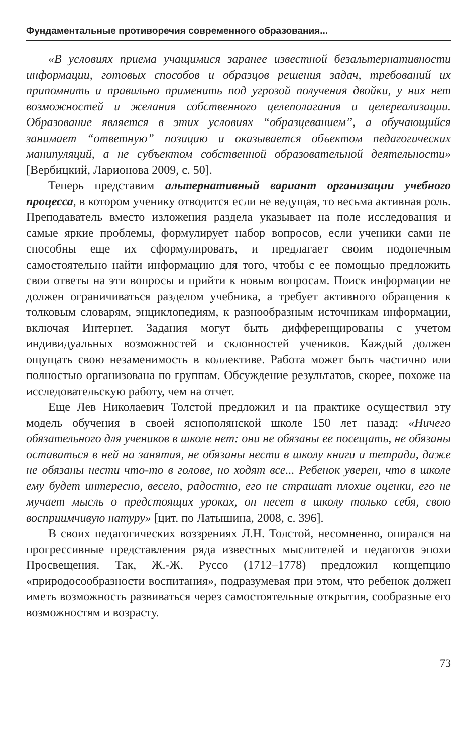Фундаментальные противоречия современного образования...
«В условиях приема учащимися заранее известной безальтернативности информации, готовых способов и образцов решения задач, требований их припомнить и правильно применить под угрозой получения двойки, у них нет возможностей и желания собственного целеполагания и целереализации. Образование является в этих условиях “образцеванием”, а обучающийся занимает “ответную” позицию и оказывается объектом педагогических манипуляций, а не субъектом собственной образовательной деятельности» [Вербицкий, Ларионова 2009, с. 50].
Теперь представим альтернативный вариант организации учебного процесса, в котором ученику отводится если не ведущая, то весьма активная роль. Преподаватель вместо изложения раздела указывает на поле исследования и самые яркие проблемы, формулирует набор вопросов, если ученики сами не способны еще их сформулировать, и предлагает своим подопечным самостоятельно найти информацию для того, чтобы с ее помощью предложить свои ответы на эти вопросы и прийти к новым вопросам. Поиск информации не должен ограничиваться разделом учебника, а требует активного обращения к толковым словарям, энциклопедиям, к разнообразным источникам информации, включая Интернет. Задания могут быть дифференцированы с учетом индивидуальных возможностей и склонностей учеников. Каждый должен ощущать свою незаменимость в коллективе. Работа может быть частично или полностью организована по группам. Обсуждение результатов, скорее, похоже на исследовательскую работу, чем на отчет.
Еще Лев Николаевич Толстой предложил и на практике осуществил эту модель обучения в своей яснополянской школе 150 лет назад: «Ничего обязательного для учеников в школе нет: они не обязаны ее посещать, не обязаны оставаться в ней на занятия, не обязаны нести в школу книги и тетради, даже не обязаны нести что-то в голове, но ходят все... Ребенок уверен, что в школе ему будет интересно, весело, радостно, его не страшат плохие оценки, его не мучает мысль о предстоящих уроках, он несет в школу только себя, свою восприимчивую натуру» [цит. по Латышина, 2008, с. 396].
В своих педагогических воззрениях Л.Н. Толстой, несомненно, опирался на прогрессивные представления ряда известных мыслителей и педагогов эпохи Просвещения. Так, Ж.-Ж. Руссо (1712–1778) предложил концепцию «природосообразности воспитания», подразумевая при этом, что ребенок должен иметь возможность развиваться через самостоятельные открытия, сообразные его возможностям и возрасту.
73